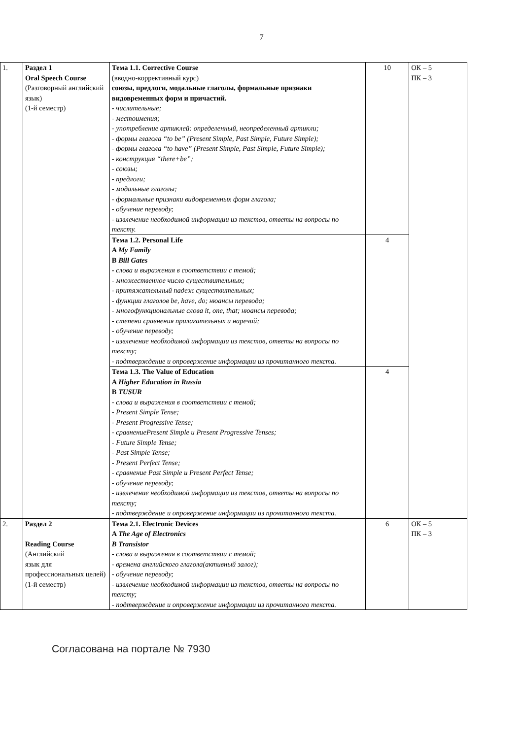7
| 1. | Раздел 1 Oral Speech Course (Разговорный английский язык) (1-й семестр) | Тема 1.1. Corrective Course (вводно-коррективный курс) союзы, предлоги, модальные глаголы, формальные признаки видовременных форм и причастий. - числительные; - местоимения; - употребление артиклей: определенный, неопределенный артикли; - формы глагола “to be” (Present Simple, Past Simple, Future Simple); - формы глагола “to have” (Present Simple, Past Simple, Future Simple); - конструкция “there+be”; - союзы; - предлоги; - модальные глаголы; - формальные признаки видовременных форм глагола; - обучение переводу; - извлечение необходимой информации из текстов, ответы на вопросы по тексту. | 10 | ОК – 5 ПК – 3 |
| | | Тема 1.2. Personal Life A My Family B Bill Gates - слова и выражения в соответствии с темой; - множественное число существительных; - притяжательный падеж существительных; - функции глаголов be, have, do; нюансы перевода; - многофункциональные слова it, one, that; нюансы перевода; - степени сравнения прилагательных и наречий; - обучение переводу; - извлечение необходимой информации из текстов, ответы на вопросы по тексту; - подтверждение и опровержение информации из прочитанного текста. | 4 | |
| | | Тема 1.3. The Value of Education A Higher Education in Russia B TUSUR - слова и выражения в соответствии с темой; - Present Simple Tense; - Present Progressive Tense; - сравнениеPresent Simple и Present Progressive Tenses; - Future Simple Tense; - Past Simple Tense; - Present Perfect Tense; - сравнение Past Simple и Present Perfect Tense; - обучение переводу; - извлечение необходимой информации из текстов, ответы на вопросы по тексту; - подтверждение и опровержение информации из прочитанного текста. | 4 | |
| 2. | Раздел 2 Reading Course (Английский язык для профессиональных целей) (1-й семестр) | Тема 2.1. Electronic Devices A The Age of Electronics B Transistor - слова и выражения в соответствии с темой; - времена английского глагола(активный залог); - обучение переводу; - извлечение необходимой информации из текстов, ответы на вопросы по тексту; - подтверждение и опровержение информации из прочитанного текста. | 6 | ОК – 5 ПК – 3 |
Согласована на портале № 7930